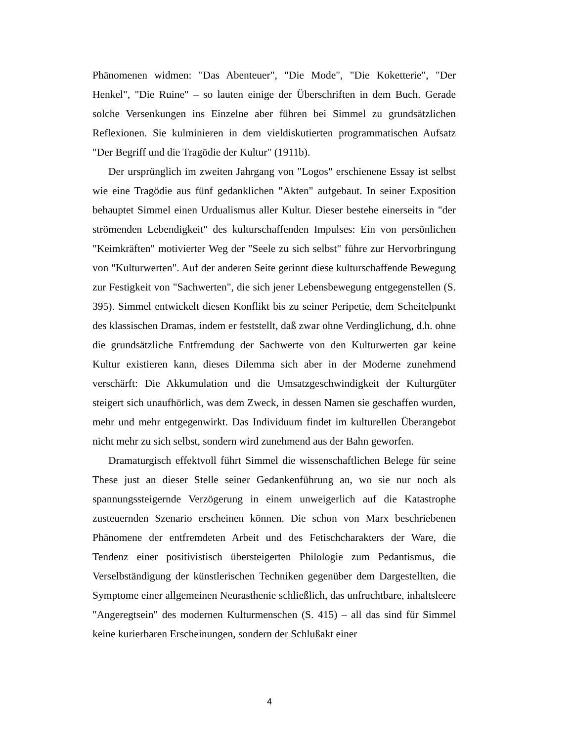Phänomenen widmen: "Das Abenteuer", "Die Mode", "Die Koketterie", "Der Henkel", "Die Ruine" – so lauten einige der Überschriften in dem Buch. Gerade solche Versenkungen ins Einzelne aber führen bei Simmel zu grundsätzlichen Reflexionen. Sie kulminieren in dem vieldiskutierten programmatischen Aufsatz "Der Begriff und die Tragödie der Kultur" (1911b).
Der ursprünglich im zweiten Jahrgang von "Logos" erschienene Essay ist selbst wie eine Tragödie aus fünf gedanklichen "Akten" aufgebaut. In seiner Exposition behauptet Simmel einen Urdualismus aller Kultur. Dieser bestehe einerseits in "der strömenden Lebendigkeit" des kulturschaffenden Impulses: Ein von persönlichen "Keimkräften" motivierter Weg der "Seele zu sich selbst" führe zur Hervorbringung von "Kulturwerten". Auf der anderen Seite gerinnt diese kulturschaffende Bewegung zur Festigkeit von "Sachwerten", die sich jener Lebensbewegung entgegenstellen (S. 395). Simmel entwickelt diesen Konflikt bis zu seiner Peripetie, dem Scheitelpunkt des klassischen Dramas, indem er feststellt, daß zwar ohne Verdinglichung, d.h. ohne die grundsätzliche Entfremdung der Sachwerte von den Kulturwerten gar keine Kultur existieren kann, dieses Dilemma sich aber in der Moderne zunehmend verschärft: Die Akkumulation und die Umsatzgeschwindigkeit der Kulturgüter steigert sich unaufhörlich, was dem Zweck, in dessen Namen sie geschaffen wurden, mehr und mehr entgegenwirkt. Das Individuum findet im kulturellen Überangebot nicht mehr zu sich selbst, sondern wird zunehmend aus der Bahn geworfen.
Dramaturgisch effektvoll führt Simmel die wissenschaftlichen Belege für seine These just an dieser Stelle seiner Gedankenführung an, wo sie nur noch als spannungssteigernde Verzögerung in einem unweigerlich auf die Katastrophe zusteuernden Szenario erscheinen können. Die schon von Marx beschriebenen Phänomene der entfremdeten Arbeit und des Fetischcharakters der Ware, die Tendenz einer positivistisch übersteigerten Philologie zum Pedantismus, die Verselbständigung der künstlerischen Techniken gegenüber dem Dargestellten, die Symptome einer allgemeinen Neurasthenie schließlich, das unfruchtbare, inhaltsleere "Angeregtsein" des modernen Kulturmenschen (S. 415) – all das sind für Simmel keine kurierbaren Erscheinungen, sondern der Schlußakt einer
4